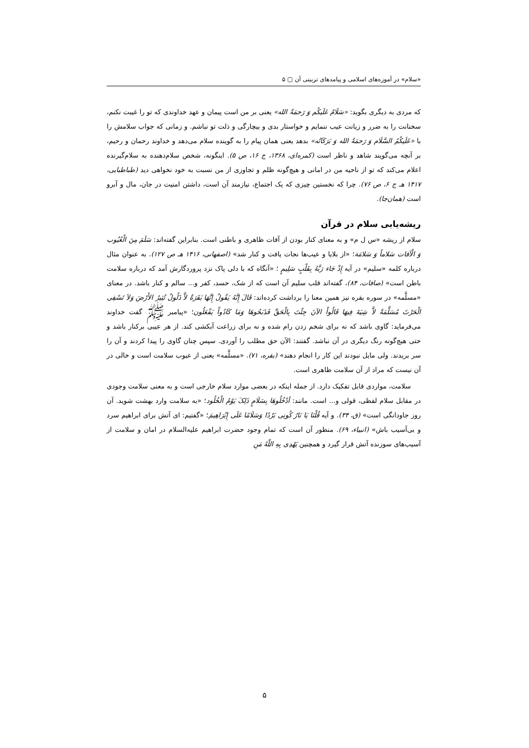«سلام» در آموزه‌های اسلامی و پیامدهای تربیتی آن ▢ ۵
که مردی به دیگری بگوید: «سَلَامٌ عَلَیکُم وَ رَحمَةُ الله» یعنی بر من است پیمان و عهد خداوندی که تو را غیبت نکنم، سخنانت را به ضرر و زیانت عیب ننمایم و خواستار بدی و بیچارگی و ذلت تو نباشم. و زمانی که جواب سلامش را با «عَلَیکُمُ السَّلَام وَ رَحمَةُ الله وَ بَرَکَاتُه» بدهد یعنی همان پیام را به گوینده سلام می‌دهد و خداوند رحمان و رحیم، بر آنچه می‌گویند شاهد و ناظر است (کمره‌ای، ۱۳۶۸، ج ۱۶، ص ۵). اینگونه، شخص سلام‌دهنده به سلام‌گیرنده اعلام می‌کند که تو از ناحیه من در امانی و هیچ‌گونه ظلم و تجاوزی از من نسبت به خود نخواهی دید (طباطبایی، ۱۴۱۷ هـ ج ۶، ص ۷۶). چرا که نخستین چیزی که یک اجتماع، نیازمند آن است، داشتن امنیت در جان، مال و آبرو است (همان‌جا).
ریشه‌یابی سلام در قرآن
سلام از ریشه «س ل م» و به معنای کنار بودن از آفات ظاهری و باطنی است. بنابراین گفته‌اند: سَلَمَ مِنَ الْعُیُوب وَ الْآفات سَلاماً وَ سَلامَة؛ «از بلایا و عیب‌ها نجات یافت و کنار شد» (اصفهانی، ۱۴۱۶ هـ ص ۱۲۷). به عنوان مثال درباره کلمه «سلیم» در آیه إِذْ جَاء رَبَّهُ بِقَلْبٍ سَلِیمٍ ؛ «آنگاه که با دلی پاک نزد پروردگارش آمد که درباره سلامت باطن است» (صافات، ۸۴)، گفته‌اند قلب سلیم آن است که از شک، حسد، کفر و... سالم و کنار باشد. در معنای «مسلَّمه» در سوره بقره نیز همین معنا را برداشت کرده‌اند: قَالَ إِنَّهُ یَقُولُ إِنَّهَا بَقَرَةٌ لاَّ ذَلُولٌ تُثِیرُ الأَرْضَ وَلاَ تَسْقِی الْحَرْثَ مُسَلَّمَةٌ لاَّ شِیَةَ فِیهَا قَالُواْ الآنَ جِئْتَ بِالْحَقِّ فَذَبَحُوهَا وَمَا کَادُواْ یَفْعَلُون؛ «پیامبر ﷺ گفت خداوند می‌فرماید: گاوی باشد که نه برای شخم زدن رام شده و نه برای زراعت آبکشی کند. از هر عیبی برکنار باشد و حتی هیچ‌گونه رنگ دیگری در آن نباشد. گفتند: الآن حق مطلب را آوردی. سپس چنان گاوی را پیدا کردند و آن را سر بریدند. ولی مایل نبودند این کار را انجام دهند» (بقره، ۷۱). «مسلَّمه» یعنی از عیوب سلامت است و خالی در آن نیست که مراد از آن سلامت ظاهری است.
سلامت، مواردی قابل تفکیک دارد. از جمله اینکه در بعضی موارد سلام خارجی است و به معنی سلامت وجودی در مقابل سلام لفظی، قولی و... است. مانند: أدْخُلُوهَا بِسَلَامٍ ذَلِکَ یَوْمُ الْخُلُود؛ «به سلامت وارد بهشت شوید. آن روز جاودانگی است» (ق، ۳۴). و آیه قُلْنَا یَا نَارُ کُونِی بَرْدًا وَسَلَامًا عَلَى إِبْرَاهِیمَ؛ «گفتیم: ای آتش برای ابراهیم سرد و بی‌آسیب باش» (انبیاء، ۶۹). منظور آن است که تمام وجود حضرت ابراهیم علیه‌السلام در امان و سلامت از آسیب‌های سوزنده آتش قرار گیرد و همچنین یَهْدِی بِهِ اللّهُ مَنِ
۵